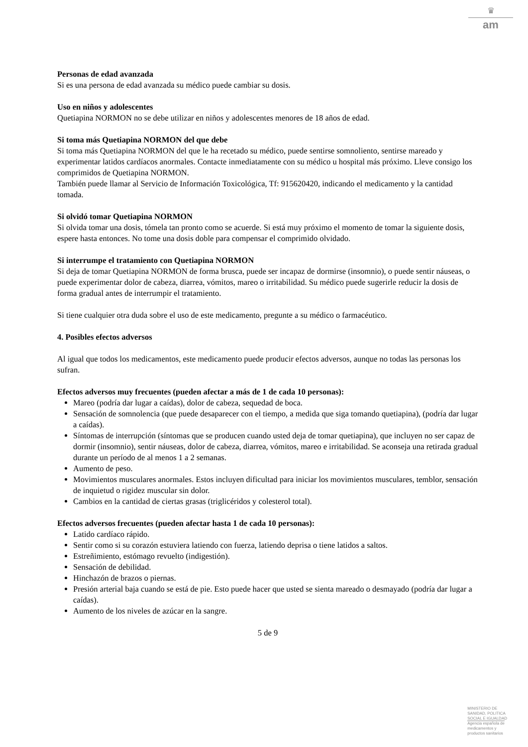♛
am
Personas de edad avanzada
Si es una persona de edad avanzada su médico puede cambiar su dosis.
Uso en niños y adolescentes
Quetiapina NORMON no se debe utilizar en niños y adolescentes menores de 18 años de edad.
Si toma más Quetiapina NORMON del que debe
Si toma más Quetiapina NORMON del que le ha recetado su médico, puede sentirse somnoliento, sentirse mareado y experimentar latidos cardíacos anormales. Contacte inmediatamente con su médico u hospital más próximo. Lleve consigo los comprimidos de Quetiapina NORMON.
También puede llamar al Servicio de Información Toxicológica, Tf: 915620420, indicando el medicamento y la cantidad tomada.
Si olvidó tomar Quetiapina NORMON
Si olvida tomar una dosis, tómela tan pronto como se acuerde. Si está muy próximo el momento de tomar la siguiente dosis, espere hasta entonces. No tome una dosis doble para compensar el comprimido olvidado.
Si interrumpe el tratamiento con Quetiapina NORMON
Si deja de tomar Quetiapina NORMON de forma brusca, puede ser incapaz de dormirse (insomnio), o puede sentir náuseas, o puede experimentar dolor de cabeza, diarrea, vómitos, mareo o irritabilidad. Su médico puede sugerirle reducir la dosis de forma gradual antes de interrumpir el tratamiento.
Si tiene cualquier otra duda sobre el uso de este medicamento, pregunte a su médico o farmacéutico.
4. Posibles efectos adversos
Al igual que todos los medicamentos, este medicamento puede producir efectos adversos, aunque no todas las personas los sufran.
Efectos adversos muy frecuentes (pueden afectar a más de 1 de cada 10 personas):
Mareo (podría dar lugar a caídas), dolor de cabeza, sequedad de boca.
Sensación de somnolencia (que puede desaparecer con el tiempo, a medida que siga tomando quetiapina), (podría dar lugar a caídas).
Síntomas de interrupción (síntomas que se producen cuando usted deja de tomar quetiapina), que incluyen no ser capaz de dormir (insomnio), sentir náuseas, dolor de cabeza, diarrea, vómitos, mareo e irritabilidad. Se aconseja una retirada gradual durante un período de al menos 1 a 2 semanas.
Aumento de peso.
Movimientos musculares anormales. Estos incluyen dificultad para iniciar los movimientos musculares, temblor, sensación de inquietud o rigidez muscular sin dolor.
Cambios en la cantidad de ciertas grasas (triglicéridos y colesterol total).
Efectos adversos frecuentes (pueden afectar hasta 1 de cada 10 personas):
Latido cardíaco rápido.
Sentir como si su corazón estuviera latiendo con fuerza, latiendo deprisa o tiene latidos a saltos.
Estreñimiento, estómago revuelto (indigestión).
Sensación de debilidad.
Hinchazón de brazos o piernas.
Presión arterial baja cuando se está de pie. Esto puede hacer que usted se sienta mareado o desmayado (podría dar lugar a caídas).
Aumento de los niveles de azúcar en la sangre.
5 de 9
MINISTERIO DE
SANIDAD, POLITICA
SOCIAL E IGUALDAD
Agencia española de
medicamentos y
productos sanitarios